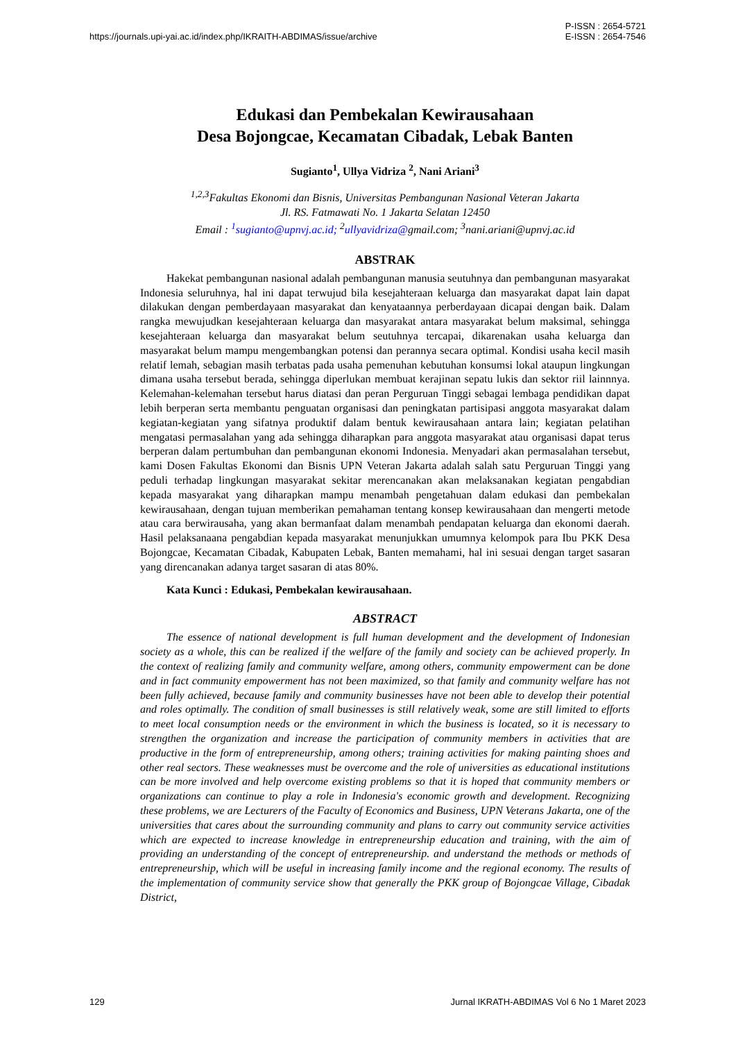https://journals.upi-yai.ac.id/index.php/IKRAITH-ABDIMAS/issue/archive P-ISSN : 2654-5721
E-ISSN : 2654-7546
Edukasi dan Pembekalan Kewirausahaan
Desa Bojongcae, Kecamatan Cibadak, Lebak Banten
Sugianto<sup>1</sup>, Ullya Vidriza <sup>2</sup>, Nani Ariani<sup>3</sup>
<sup>1,2,3</sup>Fakultas Ekonomi dan Bisnis, Universitas Pembangunan Nasional Veteran Jakarta
Jl. RS. Fatmawati No. 1 Jakarta Selatan 12450
Email : <sup>1</sup>sugianto@upnvj.ac.id; <sup>2</sup>ullyavidriza@gmail.com; <sup>3</sup>nani.ariani@upnvj.ac.id
ABSTRAK
Hakekat pembangunan nasional adalah pembangunan manusia seutuhnya dan pembangunan masyarakat Indonesia seluruhnya, hal ini dapat terwujud bila kesejahteraan keluarga dan masyarakat dapat lain dapat dilakukan dengan pemberdayaan masyarakat dan kenyataannya perberdayaan dicapai dengan baik. Dalam rangka mewujudkan kesejahteraan keluarga dan masyarakat antara masyarakat belum maksimal, sehingga kesejahteraan keluarga dan masyarakat belum seutuhnya tercapai, dikarenakan usaha keluarga dan masyarakat belum mampu mengembangkan potensi dan perannya secara optimal. Kondisi usaha kecil masih relatif lemah, sebagian masih terbatas pada usaha pemenuhan kebutuhan konsumsi lokal ataupun lingkungan dimana usaha tersebut berada, sehingga diperlukan membuat kerajinan sepatu lukis dan sektor riil lainnnya. Kelemahan-kelemahan tersebut harus diatasi dan peran Perguruan Tinggi sebagai lembaga pendidikan dapat lebih berperan serta membantu penguatan organisasi dan peningkatan partisipasi anggota masyarakat dalam kegiatan-kegiatan yang sifatnya produktif dalam bentuk kewirausahaan antara lain; kegiatan pelatihan mengatasi permasalahan yang ada sehingga diharapkan para anggota masyarakat atau organisasi dapat terus berperan dalam pertumbuhan dan pembangunan ekonomi Indonesia. Menyadari akan permasalahan tersebut, kami Dosen Fakultas Ekonomi dan Bisnis UPN Veteran Jakarta adalah salah satu Perguruan Tinggi yang peduli terhadap lingkungan masyarakat sekitar merencanakan akan melaksanakan kegiatan pengabdian kepada masyarakat yang diharapkan mampu menambah pengetahuan dalam edukasi dan pembekalan kewirausahaan, dengan tujuan memberikan pemahaman tentang konsep kewirausahaan dan mengerti metode atau cara berwirausaha, yang akan bermanfaat dalam menambah pendapatan keluarga dan ekonomi daerah. Hasil pelaksanaana pengabdian kepada masyarakat menunjukkan umumnya kelompok para Ibu PKK Desa Bojongcae, Kecamatan Cibadak, Kabupaten Lebak, Banten memahami, hal ini sesuai dengan target sasaran yang direncanakan adanya target sasaran di atas 80%.
Kata Kunci : Edukasi, Pembekalan kewirausahaan.
ABSTRACT
The essence of national development is full human development and the development of Indonesian society as a whole, this can be realized if the welfare of the family and society can be achieved properly. In the context of realizing family and community welfare, among others, community empowerment can be done and in fact community empowerment has not been maximized, so that family and community welfare has not been fully achieved, because family and community businesses have not been able to develop their potential and roles optimally. The condition of small businesses is still relatively weak, some are still limited to efforts to meet local consumption needs or the environment in which the business is located, so it is necessary to strengthen the organization and increase the participation of community members in activities that are productive in the form of entrepreneurship, among others; training activities for making painting shoes and other real sectors. These weaknesses must be overcome and the role of universities as educational institutions can be more involved and help overcome existing problems so that it is hoped that community members or organizations can continue to play a role in Indonesia's economic growth and development. Recognizing these problems, we are Lecturers of the Faculty of Economics and Business, UPN Veterans Jakarta, one of the universities that cares about the surrounding community and plans to carry out community service activities which are expected to increase knowledge in entrepreneurship education and training, with the aim of providing an understanding of the concept of entrepreneurship. and understand the methods or methods of entrepreneurship, which will be useful in increasing family income and the regional economy. The results of the implementation of community service show that generally the PKK group of Bojongcae Village, Cibadak District,
129 Jurnal IKRATH-ABDIMAS Vol 6 No 1 Maret 2023